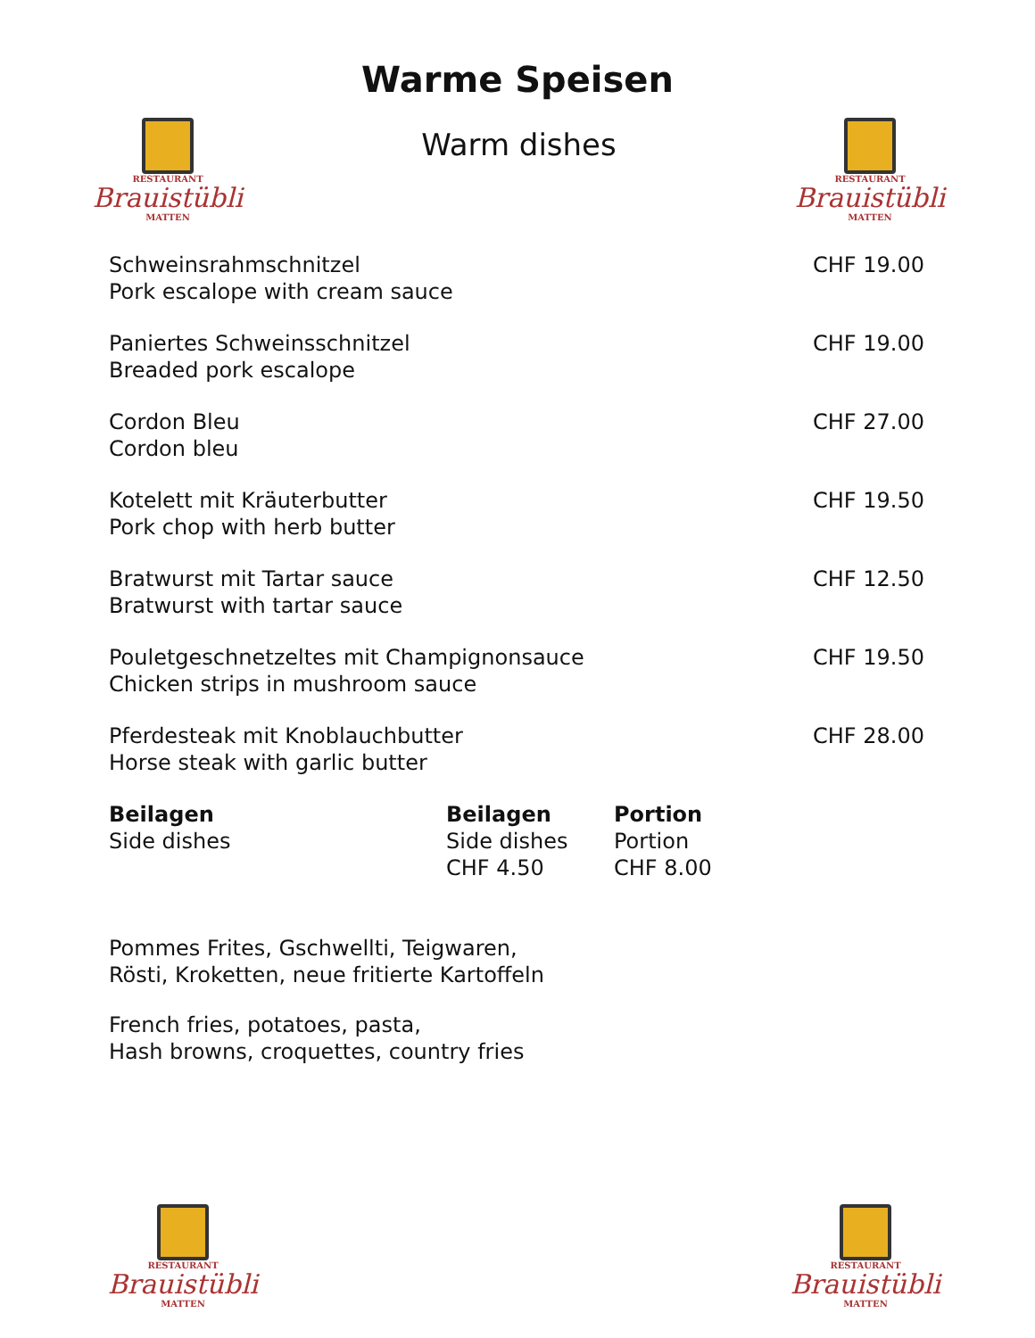Warme Speisen
RESTAURANT
Brauistübli
MATTEN
Warm dishes
RESTAURANT
Brauistübli
MATTEN
| Schweinsrahmschnitzel Pork escalope with cream sauce | CHF 19.00 |
| Paniertes Schweinsschnitzel Breaded pork escalope | CHF 19.00 |
| Cordon Bleu Cordon bleu | CHF 27.00 |
| Kotelett mit Kräuterbutter Pork chop with herb butter | CHF 19.50 |
| Bratwurst mit Tartar sauce Bratwurst with tartar sauce | CHF 12.50 |
| Pouletgeschnetzeltes mit Champignonsauce Chicken strips in mushroom sauce | CHF 19.50 |
| Pferdesteak mit Knoblauchbutter Horse steak with garlic butter | CHF 28.00 |
| Beilagen Side dishes | Beilagen Side dishes CHF 4.50 | Portion Portion CHF 8.00 |
Pommes Frites, Gschwellti, Teigwaren,
Rösti, Kroketten, neue fritierte Kartoffeln
French fries, potatoes, pasta,
Hash browns, croquettes, country fries
RESTAURANT
Brauistübli
MATTEN
RESTAURANT
Brauistübli
MATTEN